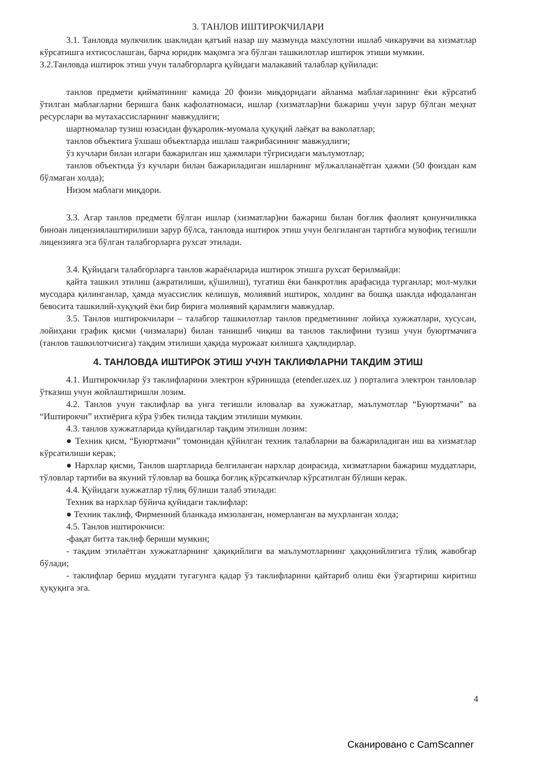3. ТАНЛОВ ИШТИРОКЧИЛАРИ
3.1. Танловда мулкчилик шаклидан қатъий назар шу мазмунда махсулотни ишлаб чикарувчи ва хизматлар кўрсатишга ихтисослашган, барча юридик мақомга эга бўлган ташкилотлар иштирок этиши мумкин.
3.2.Танловда иштирок этиш учун талабгорларга қуйидаги малакавий талаблар қуйилади:
танлов предмети қийматининг камида 20 фоизи миқдоридаги айланма маблағларининг ёки кўрсатиб ўтилган маблағларни беришга банк кафолатномаси, ишлар (хизматлар)ни бажариш учун зарур бўлган меҳнат ресурслари ва мутахассисларнинг мавжудлиги;
шартномалар тузиш юзасидан фуқаролик-муомала ҳуқуқий лаёқат ва ваколатлар;
танлов объектига ўхшаш объектларда ишлаш тажрибасининг мавжудлиги;
ўз кучлари билан илгари бажарилган иш ҳажмлари тўғрисидаги маълумотлар;
танлов объектида ўз кучлари билан бажариладиган ишларнинг мўлжалланаётган ҳажми (50 фоиздан кам бўлмаган холда);
Низом маблаги миқдори.
3.3. Агар танлов предмети бўлган ишлар (хизматлар)ни бажариш билан боғлик фаолият қонунчиликка биноан лицензиялаштирилиши зарур бўлса, танловда иштирок этиш учун белгиланган тартибга мувофиқ тегишли лицензияга эга бўлган талабгорларга рухсат этилади.
3.4. Қуйидаги талабгорларга танлов жараёнларида иштирок этишга рухсат берилмайди:
қайта ташкил этилиш (ажратилиши, қўшилиш), тугатиш ёки банкротлик арафасида турганлар; мол-мулки мусодара қилинганлар, ҳамда муассислик келишув, молиявий иштирок, холдинг ва бошқа шаклда ифодаланган бевосита ташкилий-хуқуқий ёки бир бирига молиявий қарамлиги мавжудлар.
3.5. Танлов иштирокчилари – талабгор ташкилотлар танлов предметининг лойиҳа хужжатлари, хусусан, лойиҳани график қисми (чизмалари) билан танишиб чиқиш ва танлов таклифини тузиш учун буюртмачига (танлов ташкилотчисига) тақдим этилиши ҳақида мурожаат килишга ҳақлидирлар.
4. ТАНЛОВДА ИШТИРОК ЭТИШ УЧУН ТАКЛИФЛАРНИ ТАКДИМ ЭТИШ
4.1. Иштирокчилар ўз таклифларини электрон кўринишда (etender.uzex.uz ) порталига электрон танловлар ўтказиш учун жойлаштиришли лозим.
4.2. Танлов учун таклифлар ва унга тегишли иловалар ва хужжатлар, маълумотлар “Буюртмачи” ва “Иштирокчи” ихтиёрига кўра ўзбек тилида тақдим этилиши мумкин.
4.3. танлов хужжатларида қуйидагилар тақдим этилиши лозим:
● Техник қисм, “Буюртмачи” томонидан қўйилган техник талабларни ва бажариладиган иш ва хизматлар кўрсатилиши керак;
● Нархлар қисми, Танлов шартларида белгиланган нархлар доирасида, хизматларни бажариш муддатлари, тўловлар тартиби ва якуний тўловлар ва бошқа боғлиқ кўрсаткичлар кўрсатилган бўлиши керак.
4.4. Қуйидаги хужжатлар тўлиқ бўлиши талаб этилади:
Техник ва нархлар бўйича қуйидаги таклифлар:
● Техник таклиф, Фирменний бланкада имзоланган, номерланган ва мухрланган холда;
4.5. Танлов иштирокчиси:
-фақат битта таклиф бериши мумкин;
- тақдим этилаётган хужжатларнинг ҳақиқийлиги ва маълумотларнинг ҳаққонийлигига тўлиқ жавобгар бўлади;
- таклифлар бериш муддати тугагунга қадар ўз таклифларини қайтариб олиш ёки ўзгартириш киритиш ҳуқуқига эга.
4
Сканировано с CamScanner